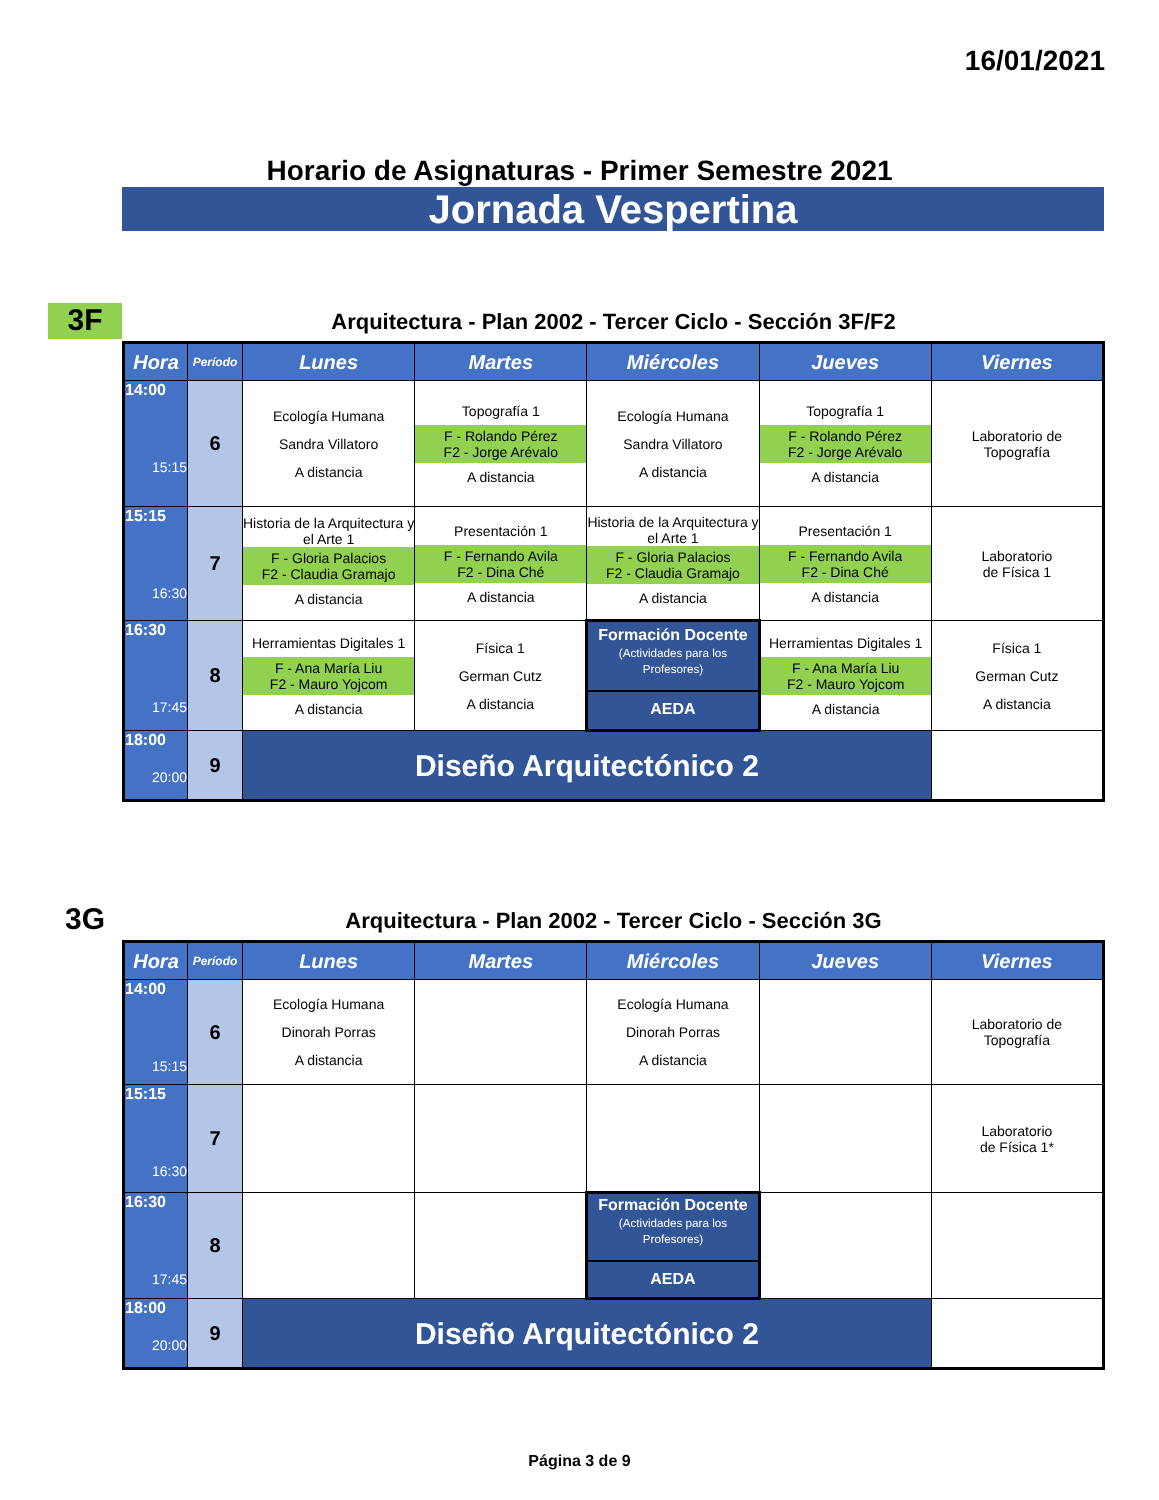16/01/2021
Horario de Asignaturas - Primer Semestre 2021
Jornada Vespertina
3F
Arquitectura - Plan 2002 - Tercer Ciclo - Sección 3F/F2
| Hora | Período | Lunes | Martes | Miércoles | Jueves | Viernes |
| --- | --- | --- | --- | --- | --- | --- |
| 14:00 15:15 | 6 | Ecología Humana Sandra Villatoro A distancia | Topografía 1 F - Rolando Pérez F2 - Jorge Arévalo A distancia | Ecología Humana Sandra Villatoro A distancia | Topografía 1 F - Rolando Pérez F2 - Jorge Arévalo A distancia | Laboratorio de Topografía |
| 15:15 16:30 | 7 | Historia de la Arquitectura y el Arte 1 F - Gloria Palacios F2 - Claudia Gramajo A distancia | Presentación 1 F - Fernando Avila F2 - Dina Ché A distancia | Historia de la Arquitectura y el Arte 1 F - Gloria Palacios F2 - Claudia Gramajo A distancia | Presentación 1 F - Fernando Avila F2 - Dina Ché A distancia | Laboratorio de Física 1 |
| 16:30 17:45 | 8 | Herramientas Digitales 1 F - Ana María Liu F2 - Mauro Yojcom A distancia | Física 1 German Cutz A distancia | Formación Docente (Actividades para los Profesores) AEDA | Herramientas Digitales 1 F - Ana María Liu F2 - Mauro Yojcom A distancia | Física 1 German Cutz A distancia |
| 18:00 20:00 | 9 | Diseño Arquitectónico 2 | | | | |
3G
Arquitectura - Plan 2002 - Tercer Ciclo - Sección 3G
| Hora | Período | Lunes | Martes | Miércoles | Jueves | Viernes |
| --- | --- | --- | --- | --- | --- | --- |
| 14:00 15:15 | 6 | Ecología Humana Dinorah Porras A distancia | | Ecología Humana Dinorah Porras A distancia | | Laboratorio de Topografía |
| 15:15 16:30 | 7 | | | | | Laboratorio de Física 1* |
| 16:30 17:45 | 8 | | | Formación Docente (Actividades para los Profesores) AEDA | | |
| 18:00 20:00 | 9 | Diseño Arquitectónico 2 | | | | |
Página 3 de 9